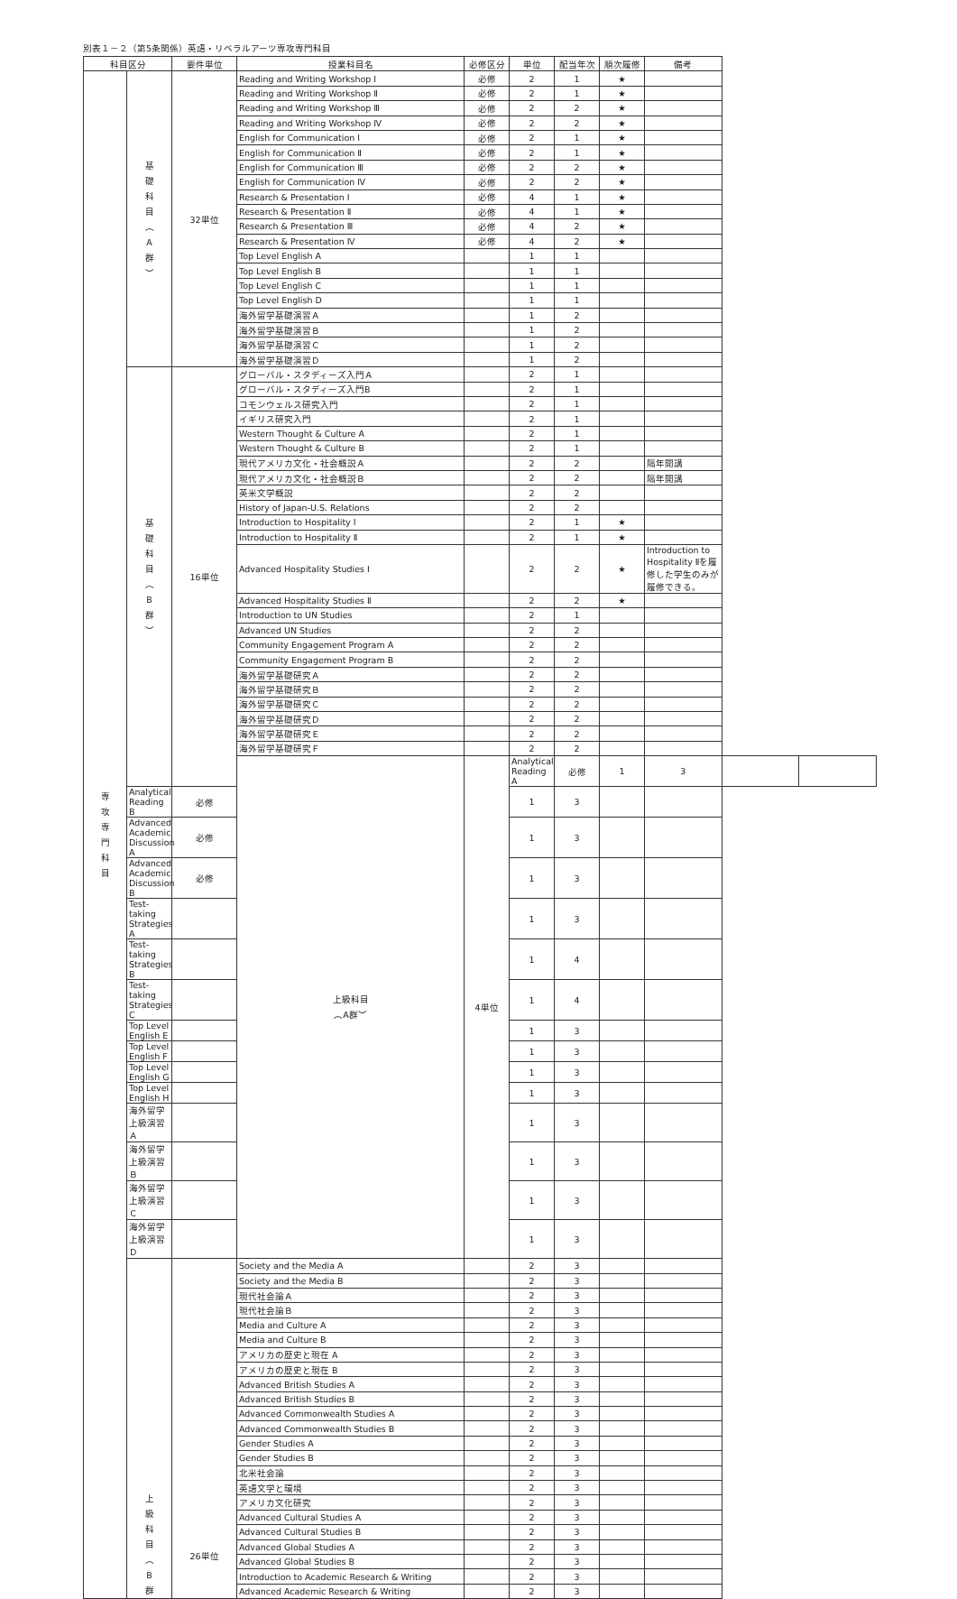別表１－２（第5条関係）英語・リベラルアーツ専攻専門科目
| 科目区分 | | 要件単位 | 授業科目名 | 必修区分 | 単位 | 配当年次 | 順次履修 | 備考 | | |
| --- | --- | --- | --- | --- | --- | --- | --- | --- | --- | --- |
| 専 攻 専 門 科 目 | 基 礎 科 目 ︵ A 群 ︶ | 32単位 | Reading and Writing Workshop Ⅰ | 必修 | 2 | 1 | ★ | | | |
| | | | Reading and Writing Workshop Ⅱ | 必修 | 2 | 1 | ★ | | | |
| | | | Reading and Writing Workshop Ⅲ | 必修 | 2 | 2 | ★ | | | |
| | | | Reading and Writing Workshop Ⅳ | 必修 | 2 | 2 | ★ | | | |
| | | | English for Communication Ⅰ | 必修 | 2 | 1 | ★ | | | |
| | | | English for Communication Ⅱ | 必修 | 2 | 1 | ★ | | | |
| | | | English for Communication Ⅲ | 必修 | 2 | 2 | ★ | | | |
| | | | English for Communication Ⅳ | 必修 | 2 | 2 | ★ | | | |
| | | | Research & Presentation Ⅰ | 必修 | 4 | 1 | ★ | | | |
| | | | Research & Presentation Ⅱ | 必修 | 4 | 1 | ★ | | | |
| | | | Research & Presentation Ⅲ | 必修 | 4 | 2 | ★ | | | |
| | | | Research & Presentation Ⅳ | 必修 | 4 | 2 | ★ | | | |
| | | | Top Level English A | | 1 | 1 | | | | |
| | | | Top Level English B | | 1 | 1 | | | | |
| | | | Top Level English C | | 1 | 1 | | | | |
| | | | Top Level English D | | 1 | 1 | | | | |
| | | | 海外留学基礎演習Ａ | | 1 | 2 | | | | |
| | | | 海外留学基礎演習Ｂ | | 1 | 2 | | | | |
| | | | 海外留学基礎演習Ｃ | | 1 | 2 | | | | |
| | | | 海外留学基礎演習Ｄ | | 1 | 2 | | | | |
| | 基 礎 科 目 ︵ B 群 ︶ | 16単位 | グローバル・スタディーズ入門Ａ | | 2 | 1 | | | | |
| | | | グローバル・スタディーズ入門B | | 2 | 1 | | | | |
| | | | コモンウェルス研究入門 | | 2 | 1 | | | | |
| | | | イギリス研究入門 | | 2 | 1 | | | | |
| | | | Western Thought & Culture A | | 2 | 1 | | | | |
| | | | Western Thought & Culture B | | 2 | 1 | | | | |
| | | | 現代アメリカ文化・社会概説Ａ | | 2 | 2 | | 隔年開講 | | |
| | | | 現代アメリカ文化・社会概説Ｂ | | 2 | 2 | | 隔年開講 | | |
| | | | 英米文学概説 | | 2 | 2 | | | | |
| | | | History of Japan-U.S. Relations | | 2 | 2 | | | | |
| | | | Introduction to Hospitality Ⅰ | | 2 | 1 | ★ | | | |
| | | | Introduction to Hospitality Ⅱ | | 2 | 1 | ★ | | | |
| | | | Advanced Hospitality Studies Ⅰ | | 2 | 2 | ★ | Introduction to Hospitality Ⅱを履修した学生のみが履修できる。 | | |
| | | | Advanced Hospitality Studies Ⅱ | | 2 | 2 | ★ | | | |
| | | | Introduction to UN Studies | | 2 | 1 | | | | |
| | | | Advanced UN Studies | | 2 | 2 | | | | |
| | | | Community Engagement Program A | | 2 | 2 | | | | |
| | | | Community Engagement Program B | | 2 | 2 | | | | |
| | | | 海外留学基礎研究Ａ | | 2 | 2 | | | | |
| | | | 海外留学基礎研究Ｂ | | 2 | 2 | | | | |
| | | | 海外留学基礎研究Ｃ | | 2 | 2 | | | | |
| | | | 海外留学基礎研究Ｄ | | 2 | 2 | | | | |
| | | | 海外留学基礎研究Ｅ | | 2 | 2 | | | | |
| | | | 海外留学基礎研究Ｆ | | 2 | 2 | | | | |
| | | | 上級科目 ︵A群︶ | 4単位 | Analytical Reading A | 必修 | 1 | 3 | | |
| | Analytical Reading B | 必修 | | | 1 | 3 | | | | |
| | Advanced Academic Discussion A | 必修 | | | 1 | 3 | | | | |
| | Advanced Academic Discussion B | 必修 | | | 1 | 3 | | | | |
| | Test-taking Strategies A | | | | 1 | 3 | | | | |
| | Test-taking Strategies B | | | | 1 | 4 | | | | |
| | Test-taking Strategies C | | | | 1 | 4 | | | | |
| | Top Level English E | | | | 1 | 3 | | | | |
| | Top Level English F | | | | 1 | 3 | | | | |
| | Top Level English G | | | | 1 | 3 | | | | |
| | Top Level English H | | | | 1 | 3 | | | | |
| | 海外留学上級演習Ａ | | | | 1 | 3 | | | | |
| | 海外留学上級演習Ｂ | | | | 1 | 3 | | | | |
| | 海外留学上級演習Ｃ | | | | 1 | 3 | | | | |
| | 海外留学上級演習Ｄ | | | | 1 | 3 | | | | |
| | 上 級 科 目 ︵ B 群 | 26単位 | Society and the Media A | | 2 | 3 | | | | |
| | | | Society and the Media B | | 2 | 3 | | | | |
| | | | 現代社会論Ａ | | 2 | 3 | | | | |
| | | | 現代社会論Ｂ | | 2 | 3 | | | | |
| | | | Media and Culture A | | 2 | 3 | | | | |
| | | | Media and Culture B | | 2 | 3 | | | | |
| | | | アメリカの歴史と現在 A | | 2 | 3 | | | | |
| | | | アメリカの歴史と現在 B | | 2 | 3 | | | | |
| | | | Advanced British Studies A | | 2 | 3 | | | | |
| | | | Advanced British Studies B | | 2 | 3 | | | | |
| | | | Advanced Commonwealth Studies A | | 2 | 3 | | | | |
| | | | Advanced Commonwealth Studies B | | 2 | 3 | | | | |
| | | | Gender Studies A | | 2 | 3 | | | | |
| | | | Gender Studies B | | 2 | 3 | | | | |
| | | | 北米社会論 | | 2 | 3 | | | | |
| | | | 英語文学と環境 | | 2 | 3 | | | | |
| | | | アメリカ文化研究 | | 2 | 3 | | | | |
| | | | Advanced Cultural Studies A | | 2 | 3 | | | | |
| | | | Advanced Cultural Studies B | | 2 | 3 | | | | |
| | | | Advanced Global Studies A | | 2 | 3 | | | | |
| | | | Advanced Global Studies B | | 2 | 3 | | | | |
| | | | Introduction to Academic Research & Writing | | 2 | 3 | | | | |
| | | | Advanced Academic Research & Writing | | 2 | 3 | | | | |